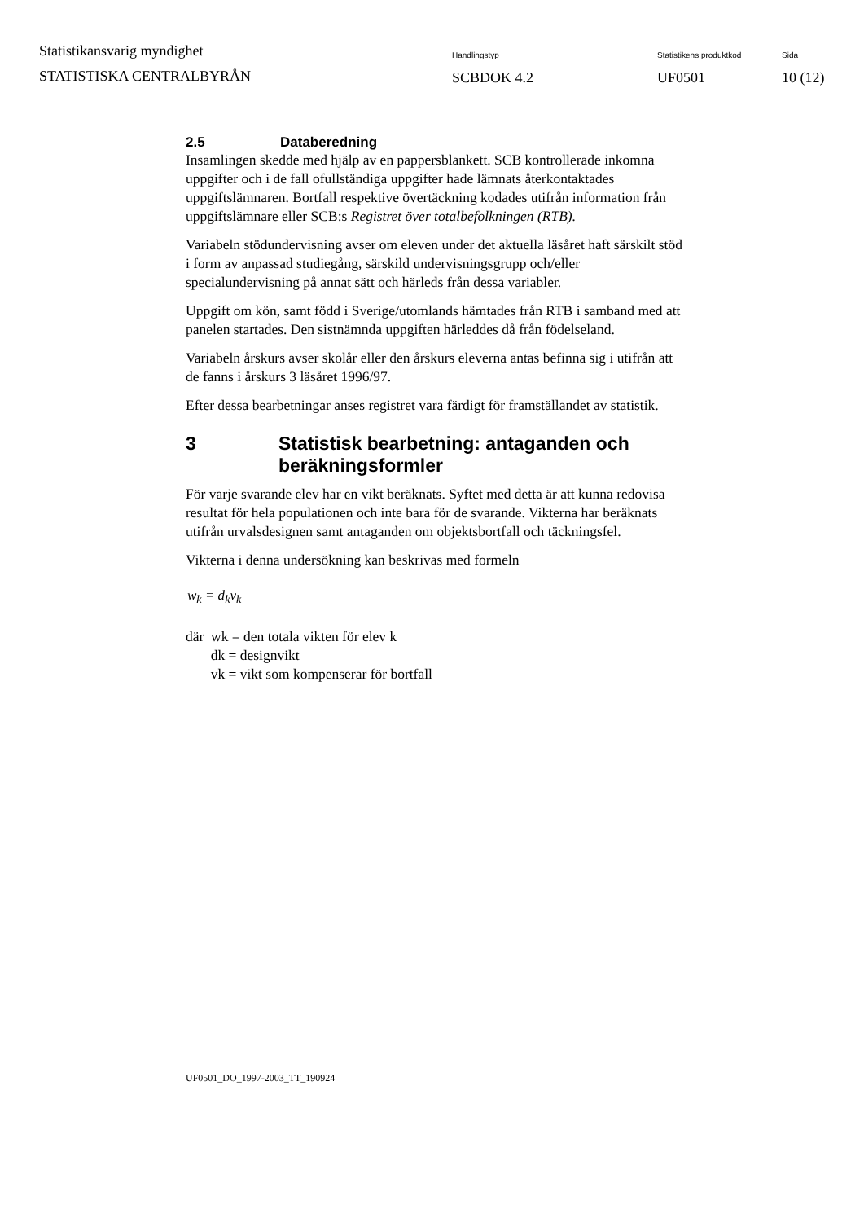Statistikansvarig myndighet
STATISTISKA CENTRALBYRÅN
Handlingstyp
SCBDOK 4.2
Statistikens produktkod
UF0501
Sida
10 (12)
2.5 Databeredning
Insamlingen skedde med hjälp av en pappersblankett. SCB kontrollerade inkomna uppgifter och i de fall ofullständiga uppgifter hade lämnats återkontaktades uppgiftslämnaren. Bortfall respektive övertäckning kodades utifrån information från uppgiftslämnare eller SCB:s Registret över totalbefolkningen (RTB).
Variabeln stödundervisning avser om eleven under det aktuella läsåret haft särskilt stöd i form av anpassad studiegång, särskild undervisningsgrupp och/eller specialundervisning på annat sätt och härleds från dessa variabler.
Uppgift om kön, samt född i Sverige/utomlands hämtades från RTB i samband med att panelen startades. Den sistnämnda uppgiften härleddes då från födelseland.
Variabeln årskurs avser skolår eller den årskurs eleverna antas befinna sig i utifrån att de fanns i årskurs 3 läsåret 1996/97.
Efter dessa bearbetningar anses registret vara färdigt för framställandet av statistik.
3 Statistisk bearbetning: antaganden och beräkningsformler
För varje svarande elev har en vikt beräknats. Syftet med detta är att kunna redovisa resultat för hela populationen och inte bara för de svarande. Vikterna har beräknats utifrån urvalsdesignen samt antaganden om objektsbortfall och täckningsfel.
Vikterna i denna undersökning kan beskrivas med formeln
w<sub>k</sub> = d<sub>k</sub>v<sub>k</sub>
där wk = den totala vikten för elev k
dk = designvikt
vk = vikt som kompenserar för bortfall
UF0501_DO_1997-2003_TT_190924